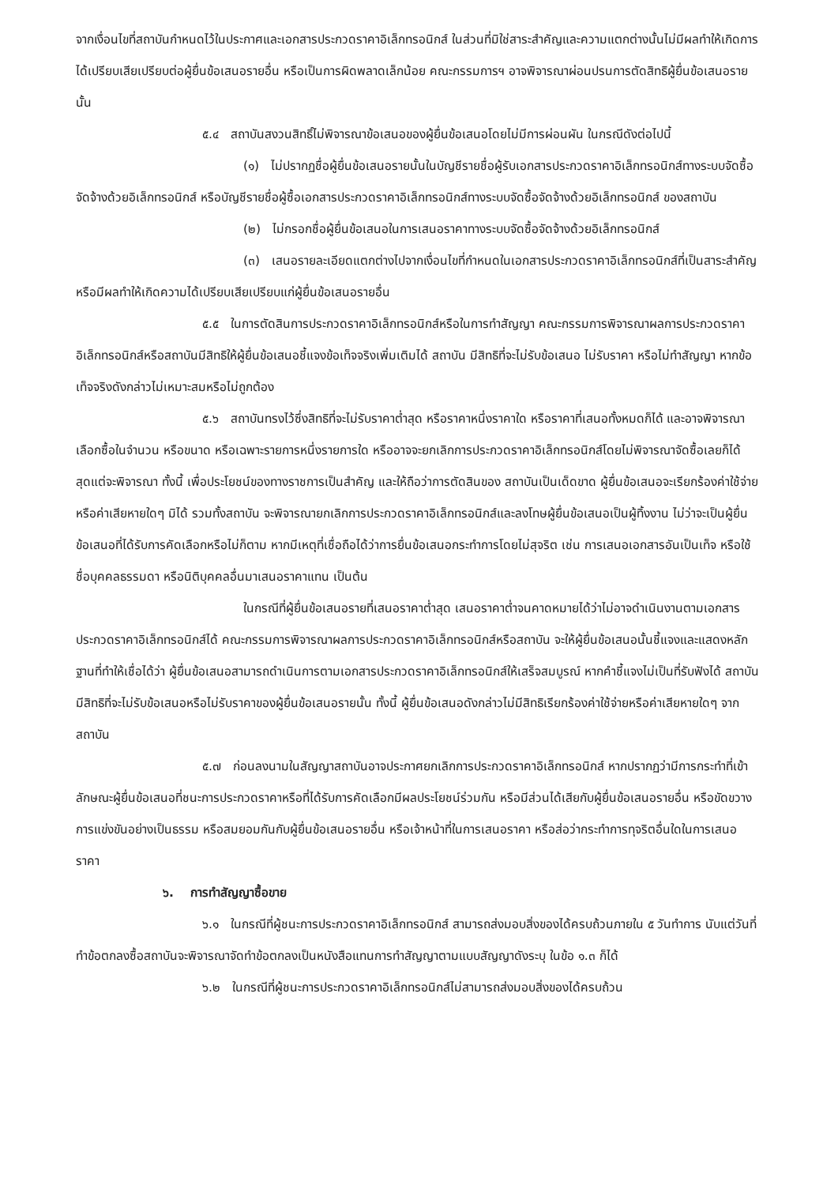จากเงื่อนไขที่สถาบันกำหนดไว้ในประกาศและเอกสารประกวดราคาอิเล็กทรอนิกส์ ในส่วนที่มิใช่สาระสำคัญและความแตกต่างนั้นไม่มีผลทำให้เกิดการได้เปรียบเสียเปรียบต่อผู้ยื่นข้อเสนอรายอื่น หรือเป็นการผิดพลาดเล็กน้อย คณะกรรมการฯ อาจพิจารณาผ่อนปรนการตัดสิทธิผู้ยื่นข้อเสนอรายนั้น
๕.๔ สถาบันสงวนสิทธิ์ไม่พิจารณาข้อเสนอของผู้ยื่นข้อเสนอโดยไม่มีการผ่อนผัน ในกรณีดังต่อไปนี้
(๑) ไม่ปรากฏชื่อผู้ยื่นข้อเสนอรายนั้นในบัญชีรายชื่อผู้รับเอกสารประกวดราคาอิเล็กทรอนิกส์ทางระบบจัดซื้อจัดจ้างด้วยอิเล็กทรอนิกส์ หรือบัญชีรายชื่อผู้ซื้อเอกสารประกวดราคาอิเล็กทรอนิกส์ทางระบบจัดซื้อจัดจ้างด้วยอิเล็กทรอนิกส์ ของสถาบัน
(๒) ไม่กรอกชื่อผู้ยื่นข้อเสนอในการเสนอราคาทางระบบจัดซื้อจัดจ้างด้วยอิเล็กทรอนิกส์
(๓) เสนอรายละเอียดแตกต่างไปจากเงื่อนไขที่กำหนดในเอกสารประกวดราคาอิเล็กทรอนิกส์ที่เป็นสาระสำคัญ หรือมีผลทำให้เกิดความได้เปรียบเสียเปรียบแก่ผู้ยื่นข้อเสนอรายอื่น
๕.๕ ในการตัดสินการประกวดราคาอิเล็กทรอนิกส์หรือในการทำสัญญา คณะกรรมการพิจารณาผลการประกวดราคาอิเล็กทรอนิกส์หรือสถาบันมีสิทธิให้ผู้ยื่นข้อเสนอชี้แจงข้อเท็จจริงเพิ่มเติมได้ สถาบัน มีสิทธิที่จะไม่รับข้อเสนอ ไม่รับราคา หรือไม่ทำสัญญา หากข้อเท็จจริงดังกล่าวไม่เหมาะสมหรือไม่ถูกต้อง
๕.๖ สถาบันทรงไว้ซึ่งสิทธิที่จะไม่รับราคาต่ำสุด หรือราคาหนึ่งราคาใด หรือราคาที่เสนอทั้งหมดก็ได้ และอาจพิจารณาเลือกซื้อในจำนวน หรือขนาด หรือเฉพาะรายการหนึ่งรายการใด หรืออาจจะยกเลิกการประกวดราคาอิเล็กทรอนิกส์โดยไม่พิจารณาจัดซื้อเลยก็ได้ สุดแต่จะพิจารณา ทั้งนี้ เพื่อประโยชน์ของทางราชการเป็นสำคัญ และให้ถือว่าการตัดสินของ สถาบันเป็นเด็ดขาด ผู้ยื่นข้อเสนอจะเรียกร้องค่าใช้จ่าย หรือค่าเสียหายใดๆ มิได้ รวมทั้งสถาบัน จะพิจารณายกเลิกการประกวดราคาอิเล็กทรอนิกส์และลงโทษผู้ยื่นข้อเสนอเป็นผู้ทิ้งงาน ไม่ว่าจะเป็นผู้ยื่นข้อเสนอที่ได้รับการคัดเลือกหรือไม่ก็ตาม หากมีเหตุที่เชื่อถือได้ว่าการยื่นข้อเสนอกระทำการโดยไม่สุจริต เช่น การเสนอเอกสารอันเป็นเท็จ หรือใช้ชื่อบุคคลธรรมดา หรือนิติบุคคลอื่นมาเสนอราคาแทน เป็นต้น
ในกรณีที่ผู้ยื่นข้อเสนอรายที่เสนอราคาต่ำสุด เสนอราคาต่ำจนคาดหมายได้ว่าไม่อาจดำเนินงานตามเอกสารประกวดราคาอิเล็กทรอนิกส์ได้ คณะกรรมการพิจารณาผลการประกวดราคาอิเล็กทรอนิกส์หรือสถาบัน จะให้ผู้ยื่นข้อเสนอนั้นชี้แจงและแสดงหลักฐานที่ทำให้เชื่อได้ว่า ผู้ยื่นข้อเสนอสามารถดำเนินการตามเอกสารประกวดราคาอิเล็กทรอนิกส์ให้เสร็จสมบูรณ์ หากคำชี้แจงไม่เป็นที่รับฟังได้ สถาบัน มีสิทธิที่จะไม่รับข้อเสนอหรือไม่รับราคาของผู้ยื่นข้อเสนอรายนั้น ทั้งนี้ ผู้ยื่นข้อเสนอดังกล่าวไม่มีสิทธิเรียกร้องค่าใช้จ่ายหรือค่าเสียหายใดๆ จากสถาบัน
๕.๗ ก่อนลงนามในสัญญาสถาบันอาจประกาศยกเลิกการประกวดราคาอิเล็กทรอนิกส์ หากปรากฏว่ามีการกระทำที่เข้าลักษณะผู้ยื่นข้อเสนอที่ชนะการประกวดราคาหรือที่ได้รับการคัดเลือกมีผลประโยชน์ร่วมกัน หรือมีส่วนได้เสียกับผู้ยื่นข้อเสนอรายอื่น หรือขัดขวางการแข่งขันอย่างเป็นธรรม หรือสมยอมกันกับผู้ยื่นข้อเสนอรายอื่น หรือเจ้าหน้าที่ในการเสนอราคา หรือส่อว่ากระทำการทุจริตอื่นใดในการเสนอราคา
๖. การทำสัญญาซื้อขาย
๖.๑ ในกรณีที่ผู้ชนะการประกวดราคาอิเล็กทรอนิกส์ สามารถส่งมอบสิ่งของได้ครบถ้วนภายใน ๕ วันทำการ นับแต่วันที่ทำข้อตกลงซื้อสถาบันจะพิจารณาจัดทำข้อตกลงเป็นหนังสือแทนการทำสัญญาตามแบบสัญญาดังระบุ ในข้อ ๑.๓ ก็ได้
๖.๒ ในกรณีที่ผู้ชนะการประกวดราคาอิเล็กทรอนิกส์ไม่สามารถส่งมอบสิ่งของได้ครบถ้วน